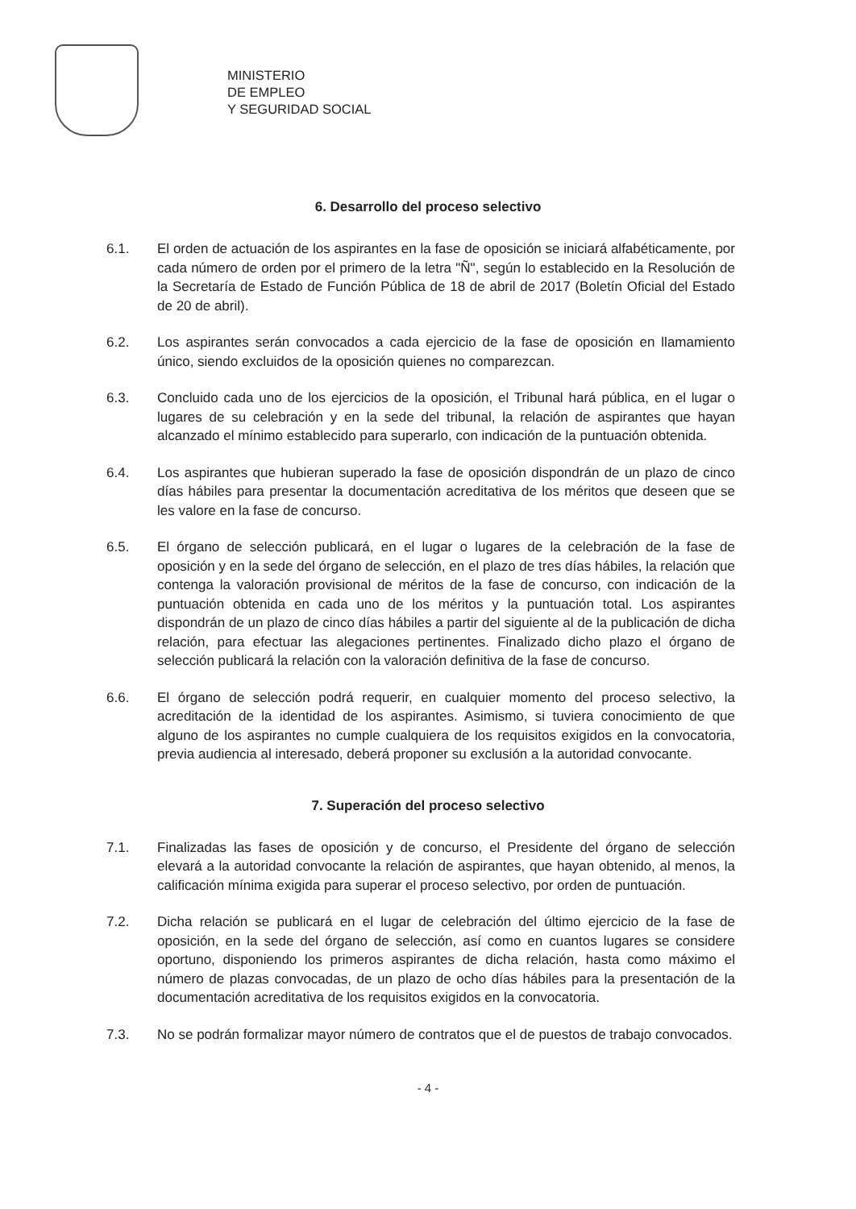MINISTERIO
DE EMPLEO
Y SEGURIDAD SOCIAL
6. Desarrollo del proceso selectivo
6.1. El orden de actuación de los aspirantes en la fase de oposición se iniciará alfabéticamente, por cada número de orden por el primero de la letra "Ñ", según lo establecido en la Resolución de la Secretaría de Estado de Función Pública de 18 de abril de 2017 (Boletín Oficial del Estado de 20 de abril).
6.2. Los aspirantes serán convocados a cada ejercicio de la fase de oposición en llamamiento único, siendo excluidos de la oposición quienes no comparezcan.
6.3. Concluido cada uno de los ejercicios de la oposición, el Tribunal hará pública, en el lugar o lugares de su celebración y en la sede del tribunal, la relación de aspirantes que hayan alcanzado el mínimo establecido para superarlo, con indicación de la puntuación obtenida.
6.4. Los aspirantes que hubieran superado la fase de oposición dispondrán de un plazo de cinco días hábiles para presentar la documentación acreditativa de los méritos que deseen que se les valore en la fase de concurso.
6.5. El órgano de selección publicará, en el lugar o lugares de la celebración de la fase de oposición y en la sede del órgano de selección, en el plazo de tres días hábiles, la relación que contenga la valoración provisional de méritos de la fase de concurso, con indicación de la puntuación obtenida en cada uno de los méritos y la puntuación total. Los aspirantes dispondrán de un plazo de cinco días hábiles a partir del siguiente al de la publicación de dicha relación, para efectuar las alegaciones pertinentes. Finalizado dicho plazo el órgano de selección publicará la relación con la valoración definitiva de la fase de concurso.
6.6. El órgano de selección podrá requerir, en cualquier momento del proceso selectivo, la acreditación de la identidad de los aspirantes. Asimismo, si tuviera conocimiento de que alguno de los aspirantes no cumple cualquiera de los requisitos exigidos en la convocatoria, previa audiencia al interesado, deberá proponer su exclusión a la autoridad convocante.
7. Superación del proceso selectivo
7.1. Finalizadas las fases de oposición y de concurso, el Presidente del órgano de selección elevará a la autoridad convocante la relación de aspirantes, que hayan obtenido, al menos, la calificación mínima exigida para superar el proceso selectivo, por orden de puntuación.
7.2. Dicha relación se publicará en el lugar de celebración del último ejercicio de la fase de oposición, en la sede del órgano de selección, así como en cuantos lugares se considere oportuno, disponiendo los primeros aspirantes de dicha relación, hasta como máximo el número de plazas convocadas, de un plazo de ocho días hábiles para la presentación de la documentación acreditativa de los requisitos exigidos en la convocatoria.
7.3. No se podrán formalizar mayor número de contratos que el de puestos de trabajo convocados.
- 4 -